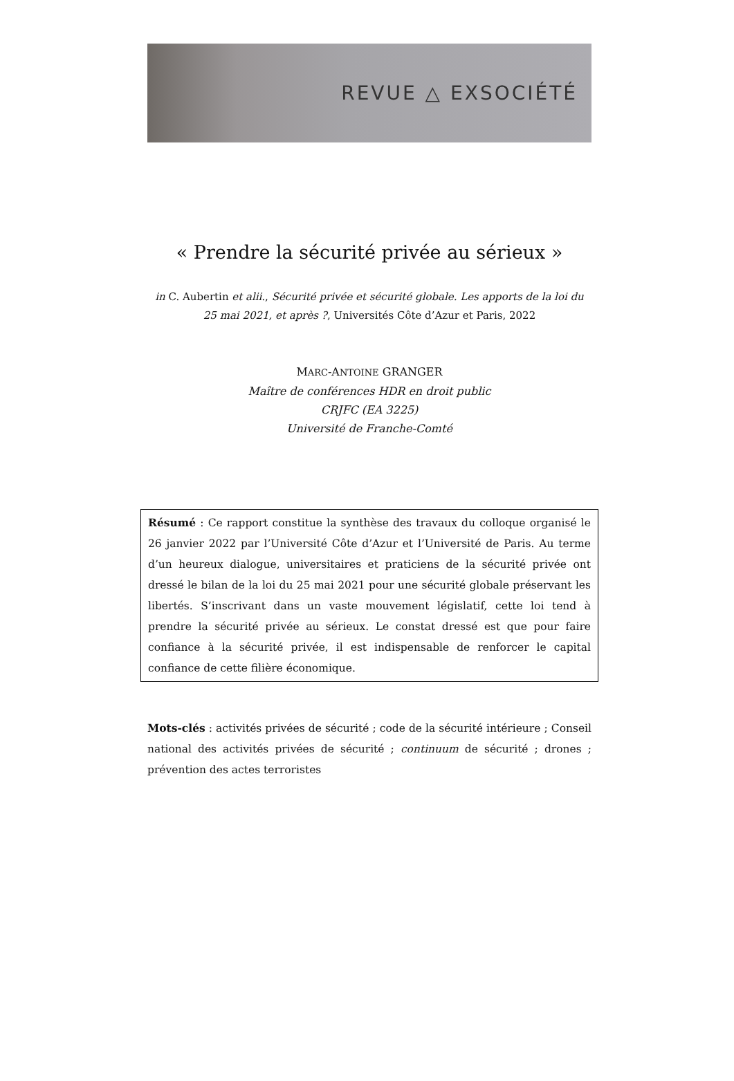REVUE △ EXSOCIÉTÉ
« Prendre la sécurité privée au sérieux »
in C. Aubertin et alii., Sécurité privée et sécurité globale. Les apports de la loi du 25 mai 2021, et après ?, Universités Côte d’Azur et Paris, 2022
MARC-ANTOINE GRANGER
Maître de conférences HDR en droit public
CRJFC (EA 3225)
Université de Franche-Comté
Résumé : Ce rapport constitue la synthèse des travaux du colloque organisé le 26 janvier 2022 par l’Université Côte d’Azur et l’Université de Paris. Au terme d’un heureux dialogue, universitaires et praticiens de la sécurité privée ont dressé le bilan de la loi du 25 mai 2021 pour une sécurité globale préservant les libertés. S’inscrivant dans un vaste mouvement législatif, cette loi tend à prendre la sécurité privée au sérieux. Le constat dressé est que pour faire confiance à la sécurité privée, il est indispensable de renforcer le capital confiance de cette filière économique.
Mots-clés : activités privées de sécurité ; code de la sécurité intérieure ; Conseil national des activités privées de sécurité ; continuum de sécurité ; drones ; prévention des actes terroristes